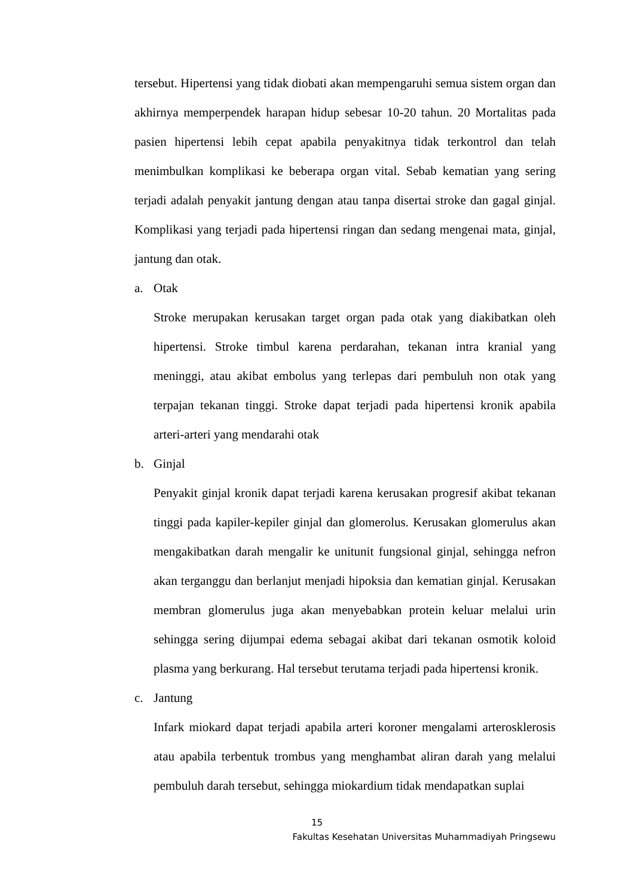tersebut. Hipertensi yang tidak diobati akan mempengaruhi semua sistem organ dan akhirnya memperpendek harapan hidup sebesar 10-20 tahun. 20 Mortalitas pada pasien hipertensi lebih cepat apabila penyakitnya tidak terkontrol dan telah menimbulkan komplikasi ke beberapa organ vital. Sebab kematian yang sering terjadi adalah penyakit jantung dengan atau tanpa disertai stroke dan gagal ginjal. Komplikasi yang terjadi pada hipertensi ringan dan sedang mengenai mata, ginjal, jantung dan otak.
a. Otak
Stroke merupakan kerusakan target organ pada otak yang diakibatkan oleh hipertensi. Stroke timbul karena perdarahan, tekanan intra kranial yang meninggi, atau akibat embolus yang terlepas dari pembuluh non otak yang terpajan tekanan tinggi. Stroke dapat terjadi pada hipertensi kronik apabila arteri-arteri yang mendarahi otak
b. Ginjal
Penyakit ginjal kronik dapat terjadi karena kerusakan progresif akibat tekanan tinggi pada kapiler-kepiler ginjal dan glomerolus. Kerusakan glomerulus akan mengakibatkan darah mengalir ke unitunit fungsional ginjal, sehingga nefron akan terganggu dan berlanjut menjadi hipoksia dan kematian ginjal. Kerusakan membran glomerulus juga akan menyebabkan protein keluar melalui urin sehingga sering dijumpai edema sebagai akibat dari tekanan osmotik koloid plasma yang berkurang. Hal tersebut terutama terjadi pada hipertensi kronik.
c. Jantung
Infark miokard dapat terjadi apabila arteri koroner mengalami arterosklerosis atau apabila terbentuk trombus yang menghambat aliran darah yang melalui pembuluh darah tersebut, sehingga miokardium tidak mendapatkan suplai
15
Fakultas Kesehatan Universitas Muhammadiyah Pringsewu